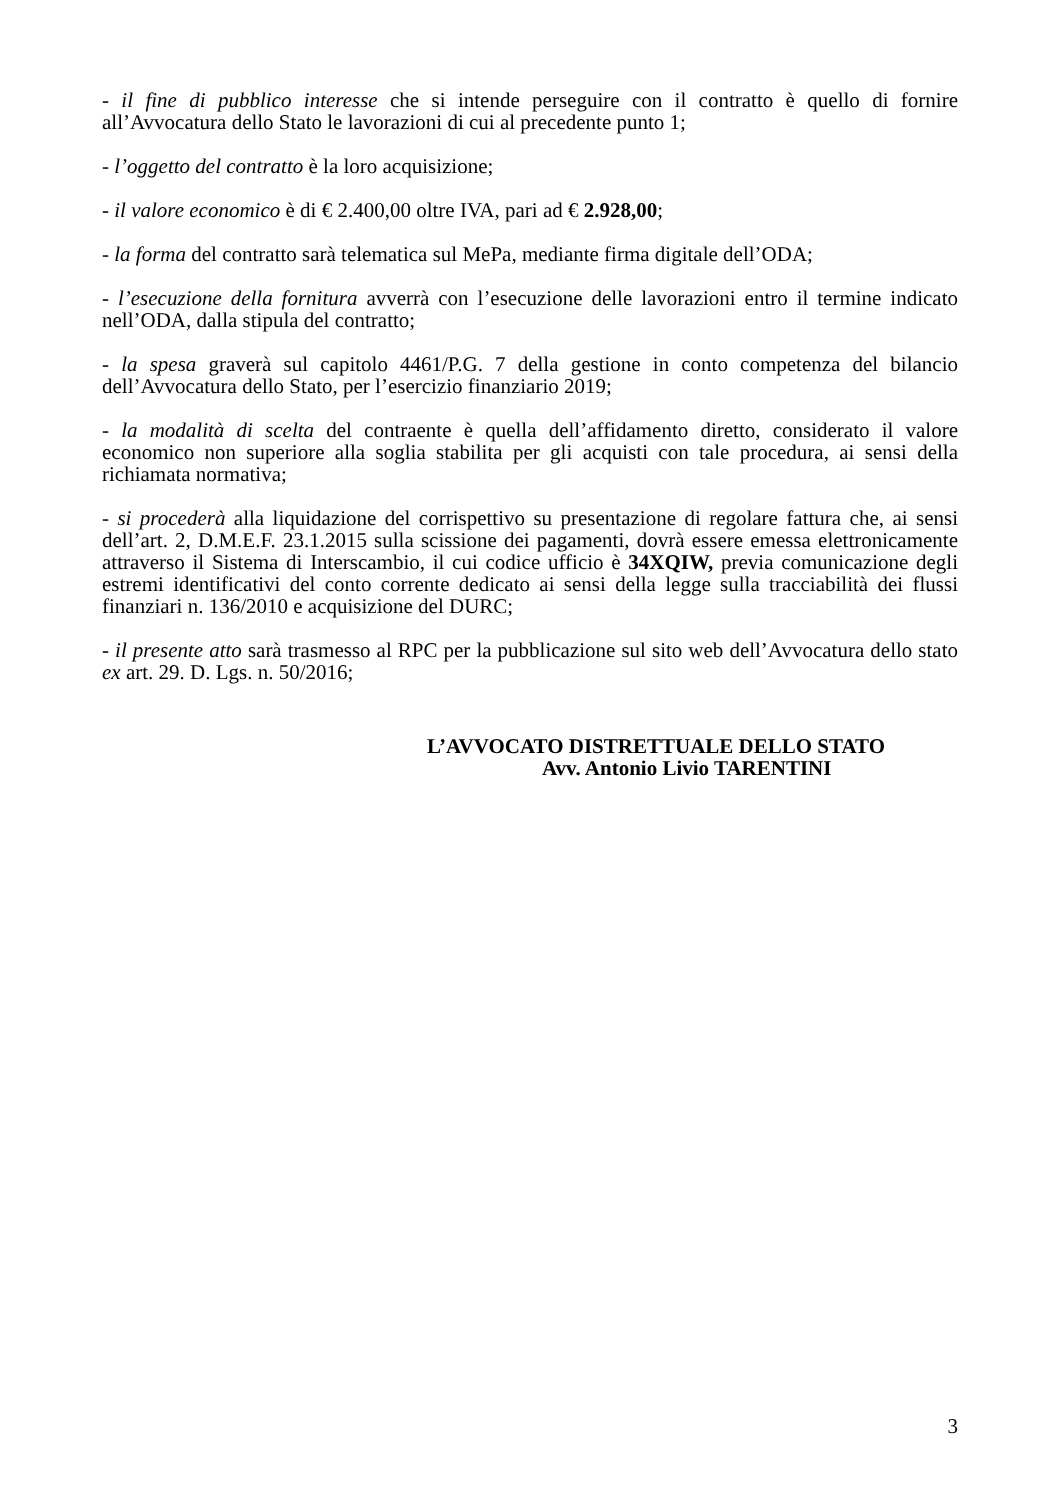- il fine di pubblico interesse che si intende perseguire con il contratto è quello di fornire all’Avvocatura dello Stato le lavorazioni di cui al precedente punto 1;
- l’oggetto del contratto è la loro acquisizione;
- il valore economico è di € 2.400,00 oltre IVA, pari ad € 2.928,00;
- la forma del contratto sarà telematica sul MePa, mediante firma digitale dell’ODA;
- l’esecuzione della fornitura avverrà con l’esecuzione delle lavorazioni entro il termine indicato nell’ODA, dalla stipula del contratto;
- la spesa graverà sul capitolo 4461/P.G. 7 della gestione in conto competenza del bilancio dell’Avvocatura dello Stato, per l’esercizio finanziario 2019;
- la modalità di scelta del contraente è quella dell’affidamento diretto, considerato il valore economico non superiore alla soglia stabilita per gli acquisti con tale procedura, ai sensi della richiamata normativa;
- si procederà alla liquidazione del corrispettivo su presentazione di regolare fattura che, ai sensi dell’art. 2, D.M.E.F. 23.1.2015 sulla scissione dei pagamenti, dovrà essere emessa elettronicamente attraverso il Sistema di Interscambio, il cui codice ufficio è 34XQIW, previa comunicazione degli estremi identificativi del conto corrente dedicato ai sensi della legge sulla tracciabilità dei flussi finanziari n. 136/2010 e acquisizione del DURC;
- il presente atto sarà trasmesso al RPC per la pubblicazione sul sito web dell’Avvocatura dello stato ex art. 29. D. Lgs. n. 50/2016;
L’AVVOCATO DISTRETTUALE DELLO STATO
Avv. Antonio Livio TARENTINI
3